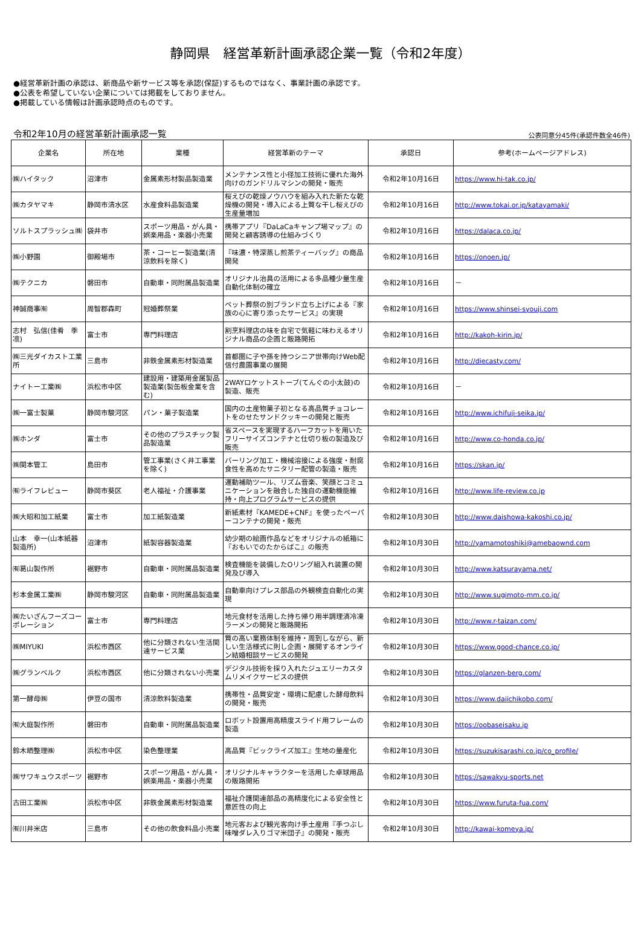静岡県　経営革新計画承認企業一覧（令和2年度）
●経営革新計画の承認は、新商品や新サービス等を承認(保証)するものではなく、事業計画の承認です。
●公表を希望していない企業については掲載をしておりません。
●掲載している情報は計画承認時点のものです。
令和2年10月の経営革新計画承認一覧
公表同意分45件(承認件数全46件)
| 企業名 | 所在地 | 業種 | 経営革新のテーマ | 承認日 | 参考(ホームページアドレス) |
| --- | --- | --- | --- | --- | --- |
| ㈱ハイタック | 沼津市 | 金属素形材製品製造業 | メンテナンス性と小径加工技術に優れた海外向けのガンドリルマシンの開発・販売 | 令和2年10月16日 | https://www.hi-tak.co.jp/ |
| ㈱カタヤマキ | 静岡市清水区 | 水産食料品製造業 | 桜えびの乾燥ノウハウを組み入れた新たな乾燥機の開発・導入による上質な干し桜えびの生産量増加 | 令和2年10月16日 | http://www.tokai.or.jp/katayamaki/ |
| ソルトスプラッシュ㈱ | 袋井市 | スポーツ用品・がん具・娯楽用品・楽器小売業 | 携帯アプリ『DaLaCaキャンプ場マップ』の開発と顧客誘導の仕組みづくり | 令和2年10月16日 | https://dalaca.co.jp/ |
| ㈱小野園 | 御殿場市 | 茶・コーヒー製造業(清涼飲料を除く) | 『味濃・特深蒸し煎茶ティーバッグ』の商品開発 | 令和2年10月16日 | https://onoen.jp/ |
| ㈱テクニカ | 磐田市 | 自動車・同附属品製造業 | オリジナル治具の活用による多品種少量生産自動化体制の確立 | 令和2年10月16日 | － |
| 神誠商事㈲ | 周智郡森町 | 冠婚葬祭業 | ペット葬祭の別ブランド立ち上げによる『家族の心に寄り添ったサービス』の実現 | 令和2年10月16日 | https://www.shinsei-syouji.com |
| 志村 弘信(佳肴 季凛) | 富士市 | 専門料理店 | 割烹料理店の味を自宅で気軽に味わえるオリジナル商品の企画と販路開拓 | 令和2年10月16日 | http://kakoh-kirin.jp/ |
| ㈱三光ダイカスト工業所 | 三島市 | 非鉄金属素形材製造業 | 首都圏に子や孫を持つシニア世帯向けWeb配信付農園事業の展開 | 令和2年10月16日 | http://diecasty.com/ |
| ナイトー工業㈱ | 浜松市中区 | 建設用・建築用金属製品製造業(製缶板金業を含む) | 2WAYロケットストーブ(てんぐの小太鼓)の製造、販売 | 令和2年10月16日 | － |
| ㈱一富士製菓 | 静岡市駿河区 | パン・菓子製造業 | 国内の土産物菓子初となる高品質チョコレートをのせたサンドクッキーの開発と販売 | 令和2年10月16日 | http://www.ichifuji-seika.jp/ |
| ㈱ホンダ | 富士市 | その他のプラスチック製品製造業 | 省スペースを実現するハーフカットを用いたフリーサイズコンテナと仕切り板の製造及び販売 | 令和2年10月16日 | http://www.co-honda.co.jp/ |
| ㈱関本管工 | 島田市 | 管工事業(さく井工事業を除く) | バーリング加工・機械溶接による強度・耐腐食性を高めたサニタリー配管の製造・販売 | 令和2年10月16日 | https://skan.jp/ |
| ㈲ライフレビュー | 静岡市葵区 | 老人福祉・介護事業 | 運動補助ツール、リズム音楽、笑顔とコミュニケーションを融合した独自の運動機能維持・向上プログラムサービスの提供 | 令和2年10月16日 | http://www.life-review.co.jp |
| ㈱大昭和加工紙業 | 富士市 | 加工紙製造業 | 新紙素材『KAMEDE+CNF』を使ったペーパーコンテナの開発・販売 | 令和2年10月30日 | http://www.daishowa-kakoshi.co.jp/ |
| 山本 幸一(山本紙器製造所) | 沼津市 | 紙製容器製造業 | 幼少期の絵画作品などをオリジナルの紙箱に『おもいでのたからばこ』の販売 | 令和2年10月30日 | http://yamamotoshiki@amebaownd.com |
| ㈲葛山製作所 | 裾野市 | 自動車・同附属品製造業 | 検査機能を装備したOリング組入れ装置の開発及び導入 | 令和2年10月30日 | http://www.katsurayama.net/ |
| 杉本金属工業㈱ | 静岡市駿河区 | 自動車・同附属品製造業 | 自動車向けプレス部品の外観検査自動化の実現 | 令和2年10月30日 | http://www.sugimoto-mm.co.jp/ |
| ㈱たいざんフーズコーポレーション | 富士市 | 専門料理店 | 地元食材を活用した持ち帰り用半調理済冷凍ラーメンの開発と販路開拓 | 令和2年10月30日 | http://www.r-taizan.com/ |
| ㈱MIYUKI | 浜松市西区 | 他に分類されない生活関連サービス業 | 質の高い業務体制を維持・周到しながら、新しい生活様式に則し企画・展開するオンライン結婚相談サービスの開発 | 令和2年10月30日 | https://www.good-chance.co.jp/ |
| ㈱グランベルク | 浜松市西区 | 他に分類されない小売業 | デジタル技術を採り入れたジュエリーカスタムリメイクサービスの提供 | 令和2年10月30日 | https://glanzen-berg.com/ |
| 第一酵母㈱ | 伊豆の国市 | 清涼飲料製造業 | 携帯性・品質安定・環境に配慮した酵母飲料の開発・販売 | 令和2年10月30日 | https://www.daiichikobo.com/ |
| ㈲大庭製作所 | 磐田市 | 自動車・同附属品製造業 | ロボット設置用高精度スライド用フレームの製造 | 令和2年10月30日 | https://oobaseisaku.jp |
| 鈴木晒整理㈱ | 浜松市中区 | 染色整理業 | 高品質『ビックライズ加工』生地の量産化 | 令和2年10月30日 | https://suzukisarashi.co.jp/co_profile/ |
| ㈱サワキュウスポーツ | 裾野市 | スポーツ用品・がん具・娯楽用品・楽器小売業 | オリジナルキャラクターを活用した卓球用品の販路開拓 | 令和2年10月30日 | https://sawakyu-sports.net |
| 古田工業㈱ | 浜松市中区 | 非鉄金属素形材製造業 | 福祉介護関連部品の高精度化による安全性と意匠性の向上 | 令和2年10月30日 | https://www.furuta-fua.com/ |
| ㈲川井米店 | 三島市 | その他の飲食料品小売業 | 地元客および観光客向け手土産用『手つぶし味噌ダレ入りゴマ米団子』の開発・販売 | 令和2年10月30日 | http://kawai-komeya.jp/ |